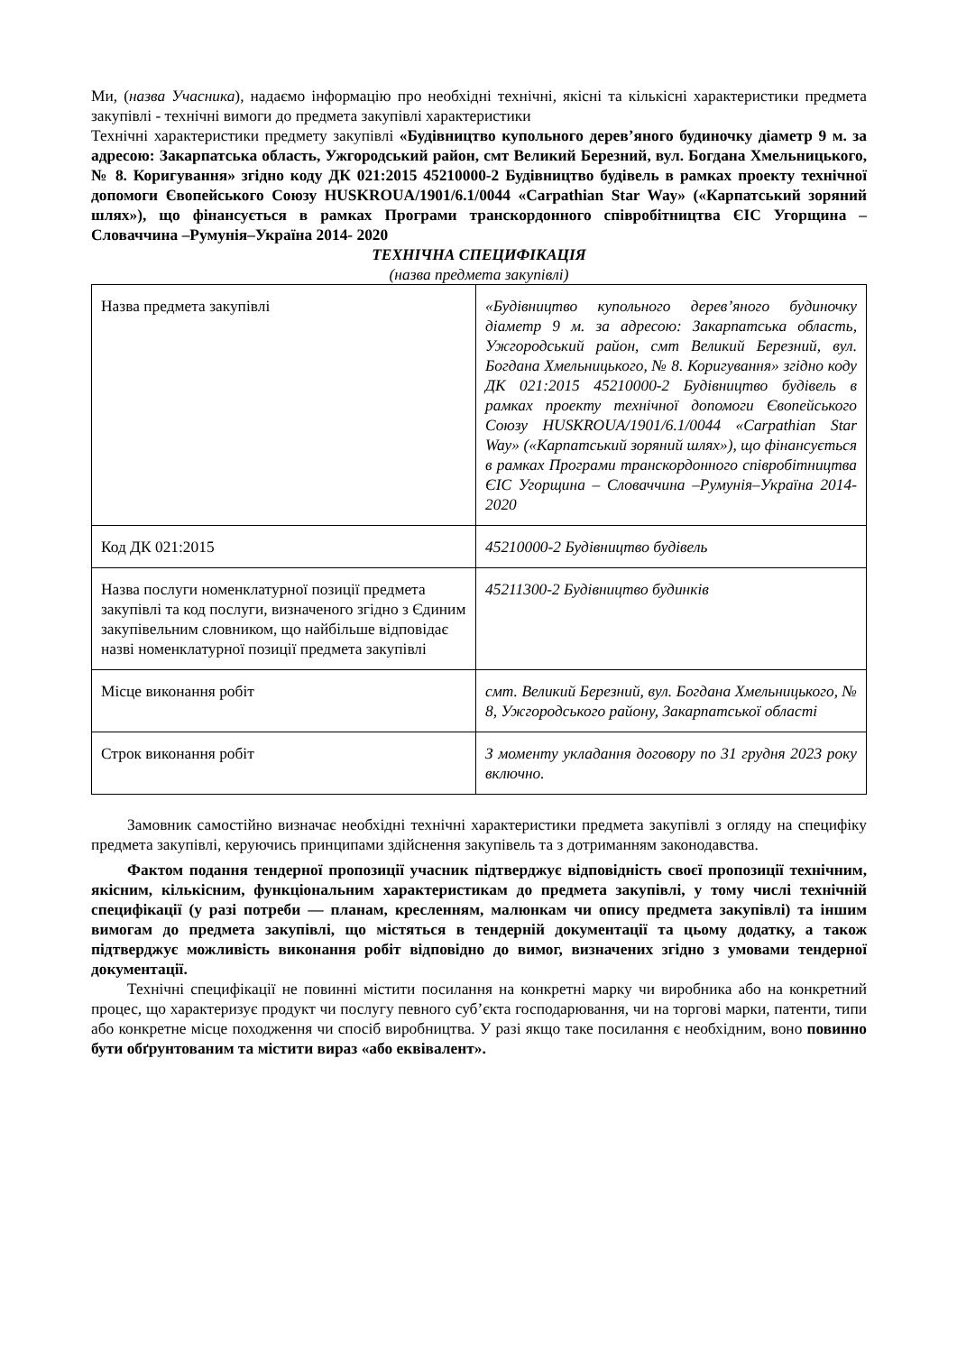Ми, (назва Учасника), надаємо інформацію про необхідні технічні, якісні та кількісні характеристики предмета закупівлі - технічні вимоги до предмета закупівлі характеристики
Технічні характеристики предмету закупівлі «Будівництво купольного дерев’яного будиночку діаметр 9 м. за адресою: Закарпатська область, Ужгородський район, смт Великий Березний, вул. Богдана Хмельницького, № 8. Коригування» згідно коду ДК 021:2015 45210000-2 Будівництво будівель в рамках проекту технічної допомоги Євопейського Союзу HUSKROUA/1901/6.1/0044 «Carpathian Star Way» («Карпатський зоряний шлях»), що фінансується в рамках Програми транскордонного співробітництва ЄІС Угорщина – Словаччина –Румунія–Україна 2014- 2020
ТЕХНІЧНА СПЕЦИФІКАЦІЯ
(назва предмета закупівлі)
| Назва предмета закупівлі | «Будівництво купольного дерев’яного будиночку діаметр 9 м. за адресою: Закарпатська область, Ужгородський район, смт Великий Березний, вул. Богдана Хмельницького, № 8. Коригування» згідно коду ДК 021:2015 45210000-2 Будівництво будівель в рамках проекту технічної допомоги Євопейського Союзу HUSKROUA/1901/6.1/0044 «Carpathian Star Way» («Карпатський зоряний шлях»), що фінансується в рамках Програми транскордонного співробітництва ЄІС Угорщина – Словаччина –Румунія–Україна 2014- 2020 |
| Код ДК 021:2015 | 45210000-2 Будівництво будівель |
| Назва послуги номенклатурної позиції предмета закупівлі та код послуги, визначеного згідно з Єдиним закупівельним словником, що найбільше відповідає назві номенклатурної позиції предмета закупівлі | 45211300-2 Будівництво будинків |
| Місце виконання робіт | смт. Великий Березний, вул. Богдана Хмельницького, № 8, Ужгородського району, Закарпатської області |
| Строк виконання робіт | З моменту укладання договору по 31 грудня 2023 року включно. |
Замовник самостійно визначає необхідні технічні характеристики предмета закупівлі з огляду на специфіку предмета закупівлі, керуючись принципами здійснення закупівель та з дотриманням законодавства.
Фактом подання тендерної пропозиції учасник підтверджує відповідність своєї пропозиції технічним, якісним, кількісним, функціональним характеристикам до предмета закупівлі, у тому числі технічній специфікації (у разі потреби — планам, кресленням, малюнкам чи опису предмета закупівлі) та іншим вимогам до предмета закупівлі, що містяться в тендерній документації та цьому додатку, а також підтверджує можливість виконання робіт відповідно до вимог, визначених згідно з умовами тендерної документації.
Технічні специфікації не повинні містити посилання на конкретні марку чи виробника або на конкретний процес, що характеризує продукт чи послугу певного суб’єкта господарювання, чи на торгові марки, патенти, типи або конкретне місце походження чи спосіб виробництва. У разі якщо таке посилання є необхідним, воно повинно бути обґрунтованим та містити вираз «або еквівалент».